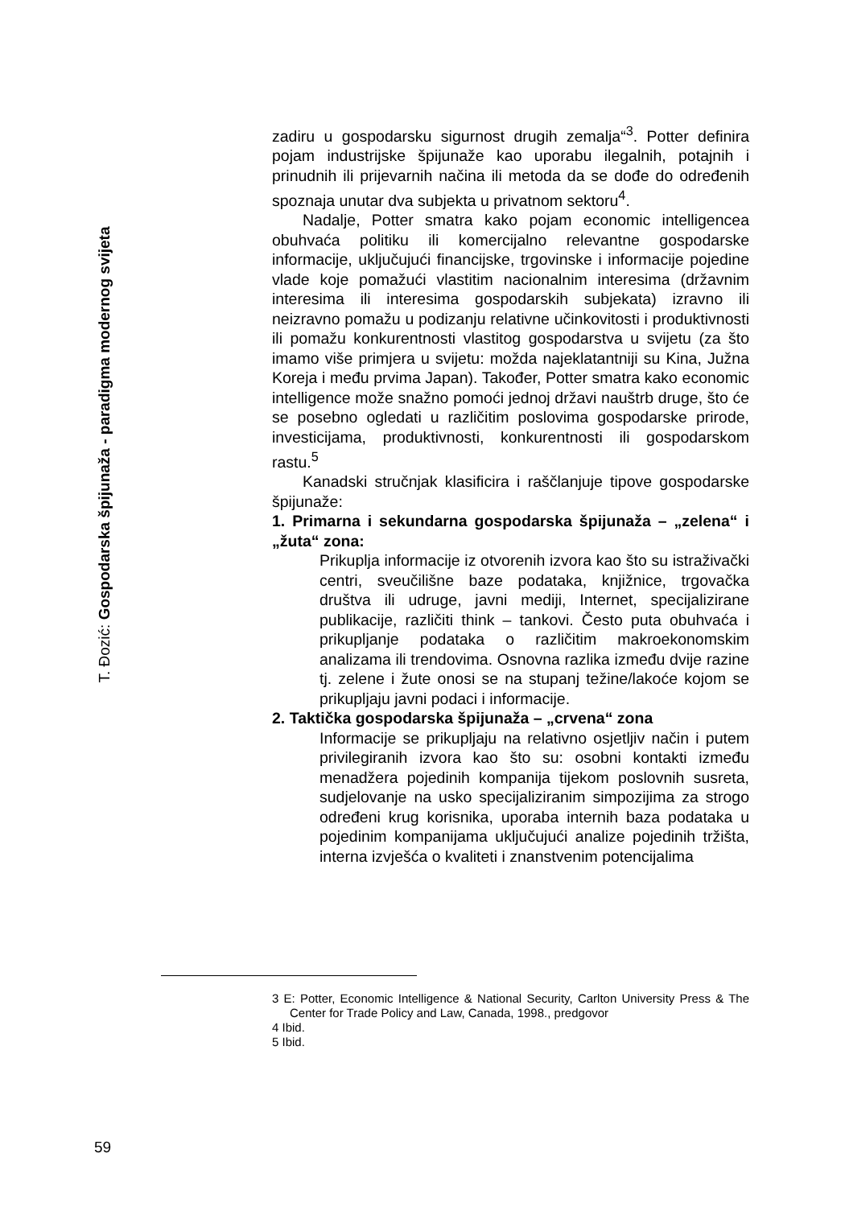T. Đozić: Gospodarska špijunaža - paradigma modernog svijeta
zadiru u gospodarsku sigurnost drugih zemalja“<sup>3</sup>. Potter definira pojam industrijske špijunaže kao uporabu ilegalnih, potajnih i prinudnih ili prijevarnih načina ili metoda da se dođe do određenih spoznaja unutar dva subjekta u privatnom sektoru<sup>4</sup>.
Nadalje, Potter smatra kako pojam economic intelligencea obuhvaća politiku ili komercijalno relevantne gospodarske informacije, uključujući financijske, trgovinske i informacije pojedine vlade koje pomažući vlastitim nacionalnim interesima (državnim interesima ili interesima gospodarskih subjekata) izravno ili neizravno pomažu u podizanju relativne učinkovitosti i produktivnosti ili pomažu konkurentnosti vlastitog gospodarstva u svijetu (za što imamo više primjera u svijetu: možda najeklatantniji su Kina, Južna Koreja i među prvima Japan). Također, Potter smatra kako economic intelligence može snažno pomoći jednoj državi nauštrb druge, što će se posebno ogledati u različitim poslovima gospodarske prirode, investicijama, produktivnosti, konkurentnosti ili gospodarskom rastu.<sup>5</sup>
Kanadski stručnjak klasificira i raščlanjuje tipove gospodarske špijunaže:
1. Primarna i sekundarna gospodarska špijunaža – „zelena“ i „žuta“ zona:
Prikuplja informacije iz otvorenih izvora kao što su istraživački centri, sveučilišne baze podataka, knjižnice, trgovačka društva ili udruge, javni mediji, Internet, specijalizirane publikacije, različiti think – tankovi. Često puta obuhvaća i prikupljanje podataka o različitim makroekonomskim analizama ili trendovima. Osnovna razlika između dvije razine tj. zelene i žute onosi se na stupanj težine/lakoće kojom se prikupljaju javni podaci i informacije.
2. Taktička gospodarska špijunaža – „crvena“ zona
Informacije se prikupljaju na relativno osjetljiv način i putem privilegiranih izvora kao što su: osobni kontakti između menadžera pojedinih kompanija tijekom poslovnih susreta, sudjelovanje na usko specijaliziranim simpozijima za strogo određeni krug korisnika, uporaba internih baza podataka u pojedinim kompanijama uključujući analize pojedinih tržišta, interna izvješća o kvaliteti i znanstvenim potencijalima
3 E: Potter, Economic Intelligence & National Security, Carlton University Press & The Center for Trade Policy and Law, Canada, 1998., predgovor
4 Ibid.
5 Ibid.
59